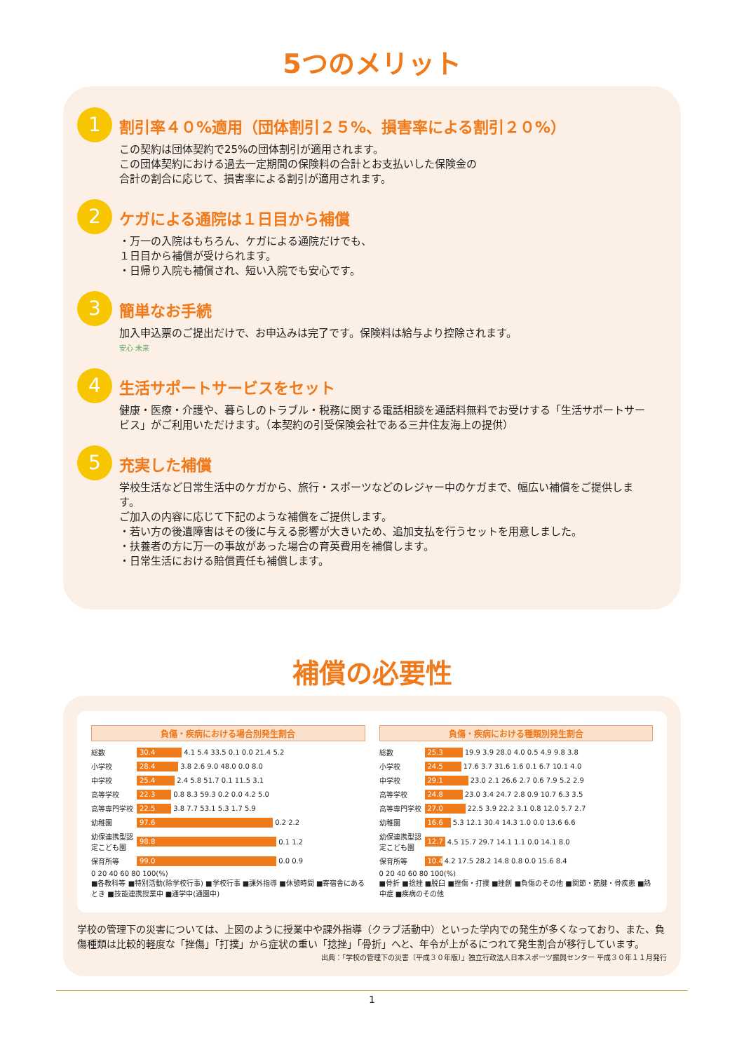5つのメリット
1
割引率４０%適用（団体割引２５%、損害率による割引２０%）
この契約は団体契約で25%の団体割引が適用されます。
この団体契約における過去一定期間の保険料の合計とお支払いした保険金の
合計の割合に応じて、損害率による割引が適用されます。
2
ケガによる通院は１日目から補償
・万一の入院はもちろん、ケガによる通院だけでも、
１日目から補償が受けられます。
・日帰り入院も補償され、短い入院でも安心です。
3
簡単なお手続
加入申込票のご提出だけで、お申込みは完了です。保険料は給与より控除されます。
安心 未来
4
生活サポートサービスをセット
健康・医療・介護や、暮らしのトラブル・税務に関する電話相談を通話料無料でお受けする「生活サポートサービス」がご利用いただけます。（本契約の引受保険会社である三井住友海上の提供）
5
充実した補償
学校生活など日常生活中のケガから、旅行・スポーツなどのレジャー中のケガまで、幅広い補償をご提供します。
ご加入の内容に応じて下記のような補償をご提供します。
・若い方の後遺障害はその後に与える影響が大きいため、追加支払を行うセットを用意しました。
・扶養者の方に万一の事故があった場合の育英費用を補償します。
・日常生活における賠償責任も補償します。
補償の必要性
負傷・疾病における場合別発生割合
総数 30.4 4.1 5.4 33.5 0.1 0.0 21.4 5.2
小学校 28.4 3.8 2.6 9.0 48.0 0.0 8.0
中学校 25.4 2.4 5.8 51.7 0.1 11.5 3.1
高等学校 22.3 0.8 8.3 59.3 0.2 0.0 4.2 5.0
高等専門学校 22.5 3.8 7.7 53.1 5.3 1.7 5.9
幼稚園 97.6 0.2 2.2
幼保連携型認定こども園 98.8 0.1 1.2
保育所等 99.0 0.0 0.9
0 20 40 60 80 100(%)
■各教科等 ■特別活動(除学校行事) ■学校行事 ■課外指導 ■休憩時間 ■寄宿舎にあるとき ■技能連携授業中 ■通学中(通園中)
負傷・疾病における種類別発生割合
総数 25.3 19.9 3.9 28.0 4.0 0.5 4.9 9.8 3.8
小学校 24.5 17.6 3.7 31.6 1.6 0.1 6.7 10.1 4.0
中学校 29.1 23.0 2.1 26.6 2.7 0.6 7.9 5.2 2.9
高等学校 24.8 23.0 3.4 24.7 2.8 0.9 10.7 6.3 3.5
高等専門学校 27.0 22.5 3.9 22.2 3.1 0.8 12.0 5.7 2.7
幼稚園 16.6 5.3 12.1 30.4 14.3 1.0 0.0 13.6 6.6
幼保連携型認定こども園 12.7 4.5 15.7 29.7 14.1 1.1 0.0 14.1 8.0
保育所等 10.4 4.2 17.5 28.2 14.8 0.8 0.0 15.6 8.4
0 20 40 60 80 100(%)
■骨折 ■捻挫 ■脱臼 ■挫傷・打撲 ■挫創 ■負傷のその他 ■関節・筋腱・骨疾患 ■熱中症 ■疾病のその他
学校の管理下の災害については、上図のように授業中や課外指導（クラブ活動中）といった学内での発生が多くなっており、また、負傷種類は比較的軽度な「挫傷」「打撲」から症状の重い「捻挫」「骨折」へと、年令が上がるにつれて発生割合が移行しています。
出典：「学校の管理下の災害〔平成３０年版〕」独立行政法人日本スポーツ振興センター 平成３０年１１月発行
1